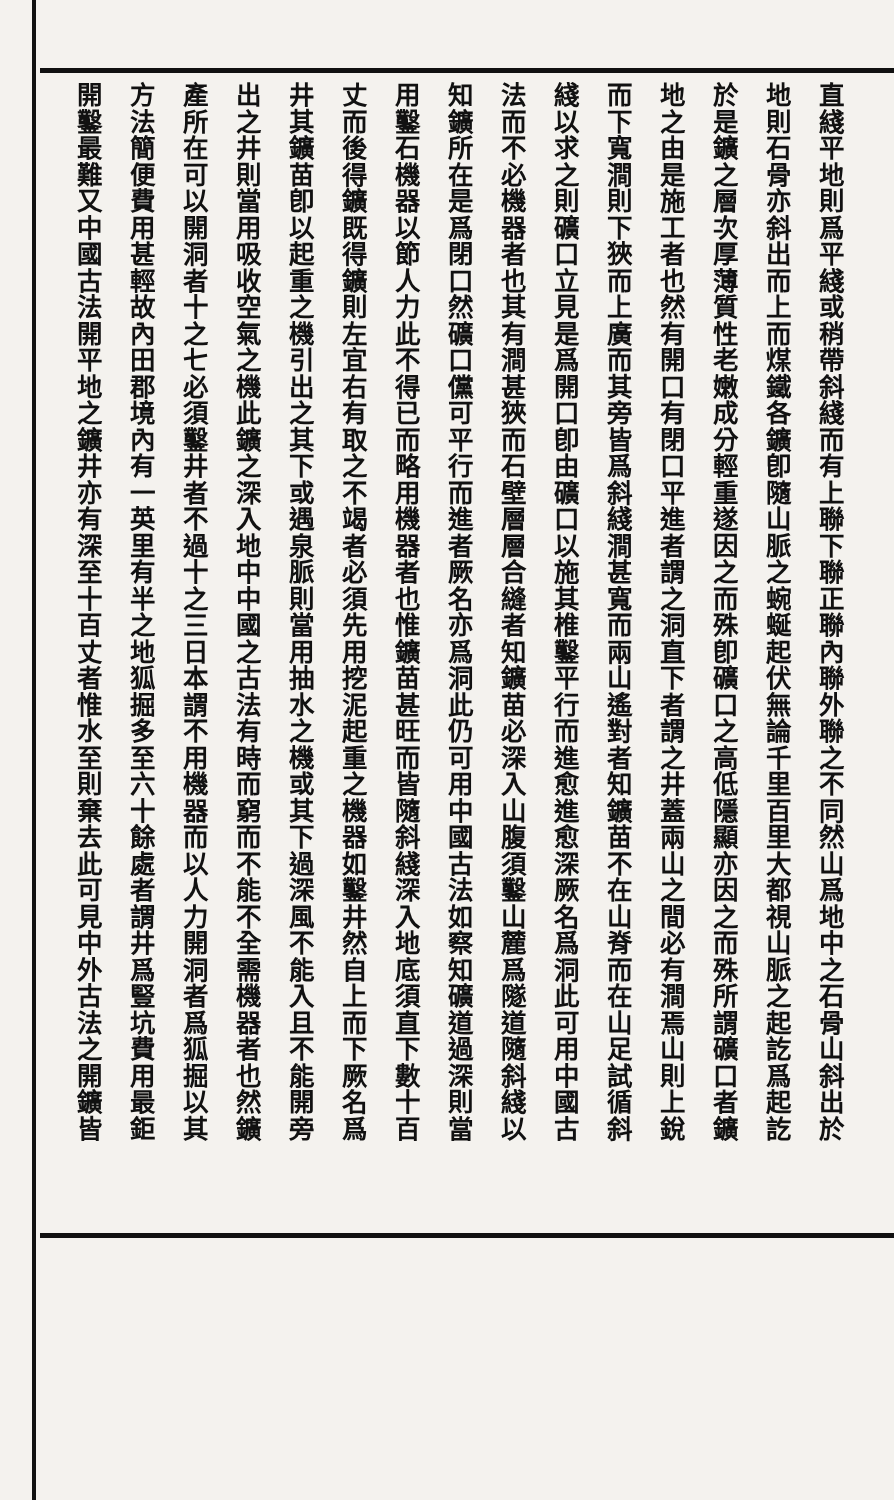直綫平地則爲平綫或稍帶斜綫而有上聯下聯正聯內聯外聯之不同然山爲地中之石骨山斜出於
地則石骨亦斜出而上而煤鐵各鑛卽隨山脈之蜿蜒起伏無論千里百里大都視山脈之起訖爲起訖
於是鑛之層次厚薄質性老嫩成分輕重遂因之而殊卽礦口之高低隱顯亦因之而殊所謂礦口者鑛
地之由是施工者也然有開口有閉口平進者謂之洞直下者謂之井蓋兩山之間必有澗焉山則上銳
而下寬澗則下狹而上廣而其旁皆爲斜綫澗甚寬而兩山遙對者知鑛苗不在山脊而在山足試循斜
綫以求之則礦口立見是爲開口卽由礦口以施其椎鑿平行而進愈進愈深厥名爲洞此可用中國古
法而不必機器者也其有澗甚狹而石壁層層合縫者知鑛苗必深入山腹須鑿山麓爲隧道隨斜綫以
知鑛所在是爲閉口然礦口儻可平行而進者厥名亦爲洞此仍可用中國古法如察知礦道過深則當
用鑿石機器以節人力此不得已而略用機器者也惟鑛苗甚旺而皆隨斜綫深入地底須直下數十百
丈而後得鑛既得鑛則左宜右有取之不竭者必須先用挖泥起重之機器如鑿井然自上而下厥名爲
井其鑛苗卽以起重之機引出之其下或遇泉脈則當用抽水之機或其下過深風不能入且不能開旁
出之井則當用吸收空氣之機此鑛之深入地中中國之古法有時而窮而不能不全需機器者也然鑛
產所在可以開洞者十之七必須鑿井者不過十之三日本謂不用機器而以人力開洞者爲狐掘以其
方法簡便費用甚輕故內田郡境內有一英里有半之地狐掘多至六十餘處者謂井爲豎坑費用最鉅
開鑿最難又中國古法開平地之鑛井亦有深至十百丈者惟水至則棄去此可見中外古法之開鑛皆